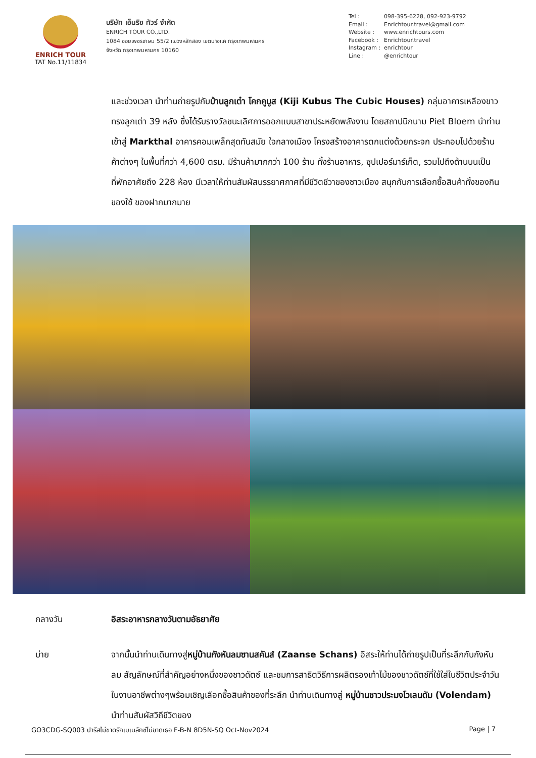ENRICH TOUR
TAT No.11/11834
บริษัท เอ็นริช ทัวร์ จำกัด
ENRICH TOUR CO.,LTD.
1084 ซอยเพชรเกษม 55/2 แขวงหลักสอง เขตบางแค กรุงเทพมหานคร
จังหวัด กรุงเทพมหานคร 10160
Tel : 098-395-6228, 092-923-9792
Email : Enrichtour.travel@gmail.com
Website : www.enrichtours.com
Facebook : Enrichtour.travel
Instagram : enrichtour
Line : @enrichtour
และช่วงเวลา นำท่านถ่ายรูปกับบ้านลูกเต๋า โคกคูบูส (Kiji Kubus The Cubic Houses) กลุ่มอาคารเหลืองขาวทรงลูกเต๋า 39 หลัง ซึ่งได้รับรางวัลชนะเลิศการออกแบบสาขาประหยัดพลังงาน โดยสถาปนิกนาม Piet Bloem นำท่านเข้าสู่ Markthal อาคารคอมเพล็กสุดทันสมัย ใจกลางเมือง โครงสร้างอาคารตกแต่งด้วยกระจก ประกอบไปด้วยร้านค้าต่างๆ ในพื้นที่กว่า 4,600 ตรม. มีร้านค้ามากกว่า 100 ร้าน ทั้งร้านอาหาร, ซุปเปอร์มาร์เก็ต, รวมไปถึงด้านบนเป็นที่พักอาศัยถึง 228 ห้อง มีเวลาให้ท่านสัมผัสบรรยาศกาศที่มีชีวิตชีวาของชาวเมือง สนุกกับการเลือกซื้อสินค้าทั้งของกิน ของใช้ ของฝากมากมาย
กลางวัน อิสระอาหารกลางวันตามอัธยาศัย
บ่าย จากนั้นนำท่านเดินทางสู่หมู่บ้านกังหันลมซานสคันส์ (Zaanse Schans) อิสระให้ท่านได้ถ่ายรูปเป็นที่ระลึกกับกังหันลม สัญลักษณ์ที่สำคัญอย่างหนึ่งของชาวดัตช์ และชมการสาธิตวิธีการผลิตรองเท้าไม้ของชาวดัตช์ที่ใช้ใส่ในชีวิตประจำวันในงานอาชีพต่างๆพร้อมเชิญเลือกซื้อสินค้าของที่ระลึก นำท่านเดินทางสู่ หมู่บ้านชาวประมงโวเลนดัม (Volendam) นำท่านสัมผัสวิถีชีวิตของ
GO3CDG-SQ003 ปารีสไม่ขาดรักเบเนลักซ์ไม่ขาดเธอ F-B-N 8D5N-SQ Oct-Nov2024
Page | 7